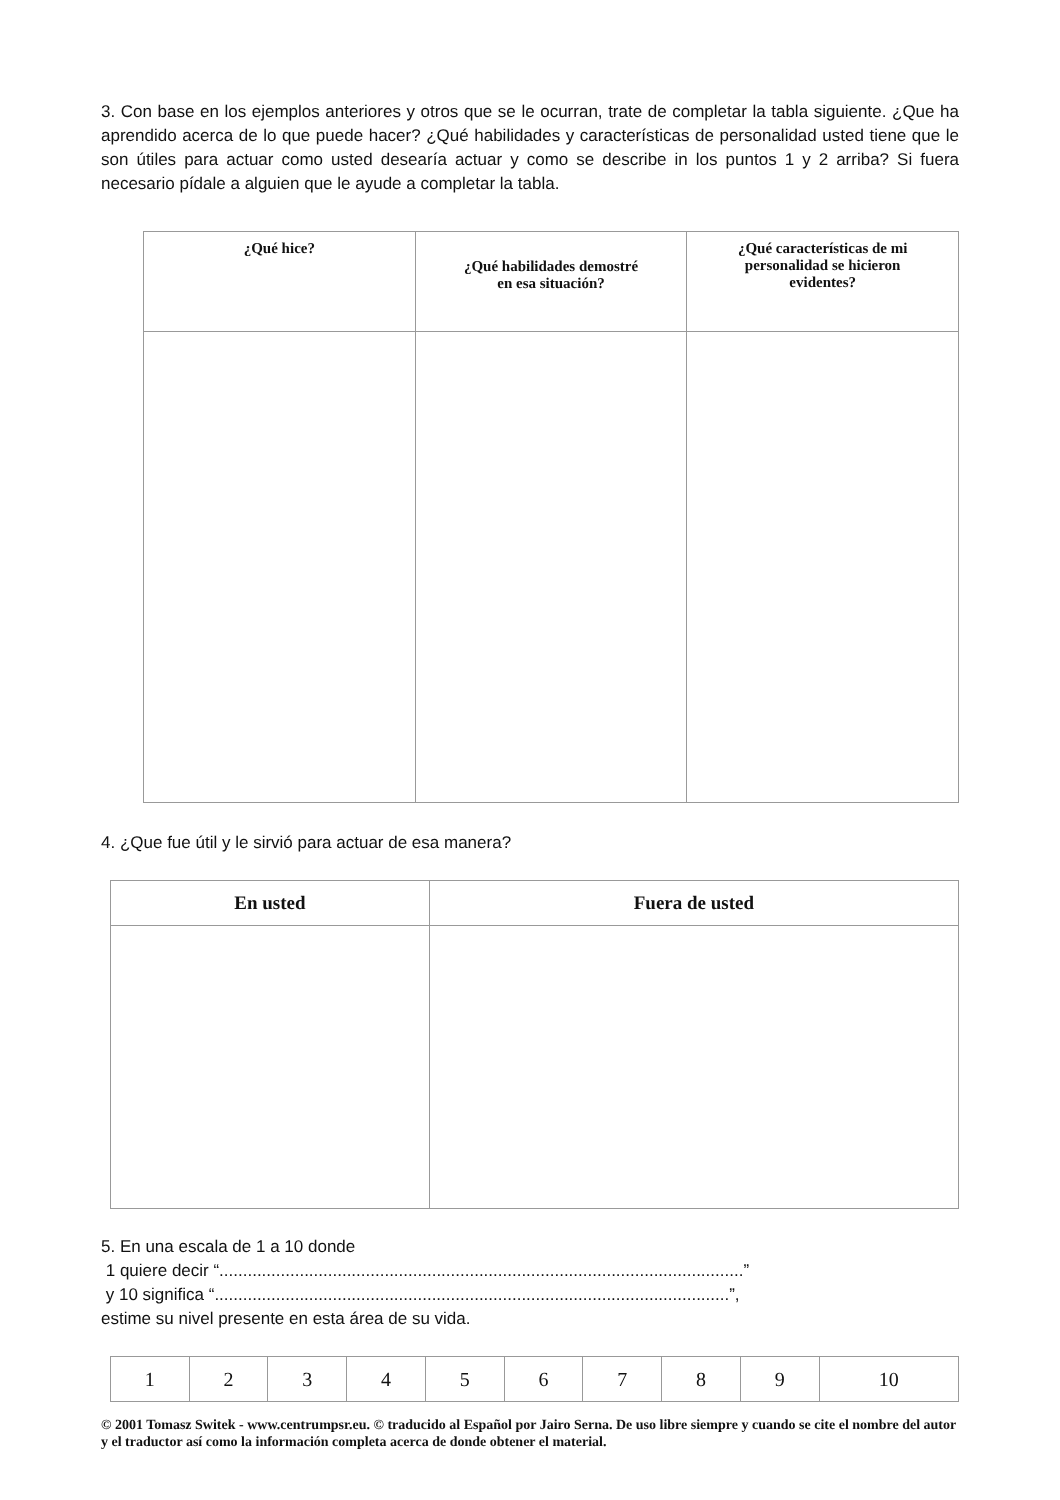3. Con base en los ejemplos anteriores y otros que se le ocurran, trate de completar la tabla siguiente. ¿Que ha aprendido acerca de lo que puede hacer? ¿Qué habilidades y características de personalidad usted tiene que le son útiles para actuar como usted desearía actuar y como se describe in los puntos 1 y 2 arriba? Si fuera necesario pídale a alguien que le ayude a completar la tabla.
| ¿Qué hice? | ¿Qué habilidades demostré en esa situación? | ¿Qué características de mi personalidad se hicieron evidentes? |
| --- | --- | --- |
4. ¿Que fue útil y le sirvió para actuar de esa manera?
| En usted | Fuera de usted |
| --- | --- |
5. En una escala de 1 a 10 donde
1 quiere decir “...............................................................................................................”
y 10 significa “.............................................................................................................”,
estime su nivel presente en esta área de su vida.
| 1 | 2 | 3 | 4 | 5 | 6 | 7 | 8 | 9 | 10 |
© 2001 Tomasz Switek - www.centrumpsr.eu. © traducido al Español por Jairo Serna. De uso libre siempre y cuando se cite el nombre del autor y el traductor así como la información completa acerca de donde obtener el material.